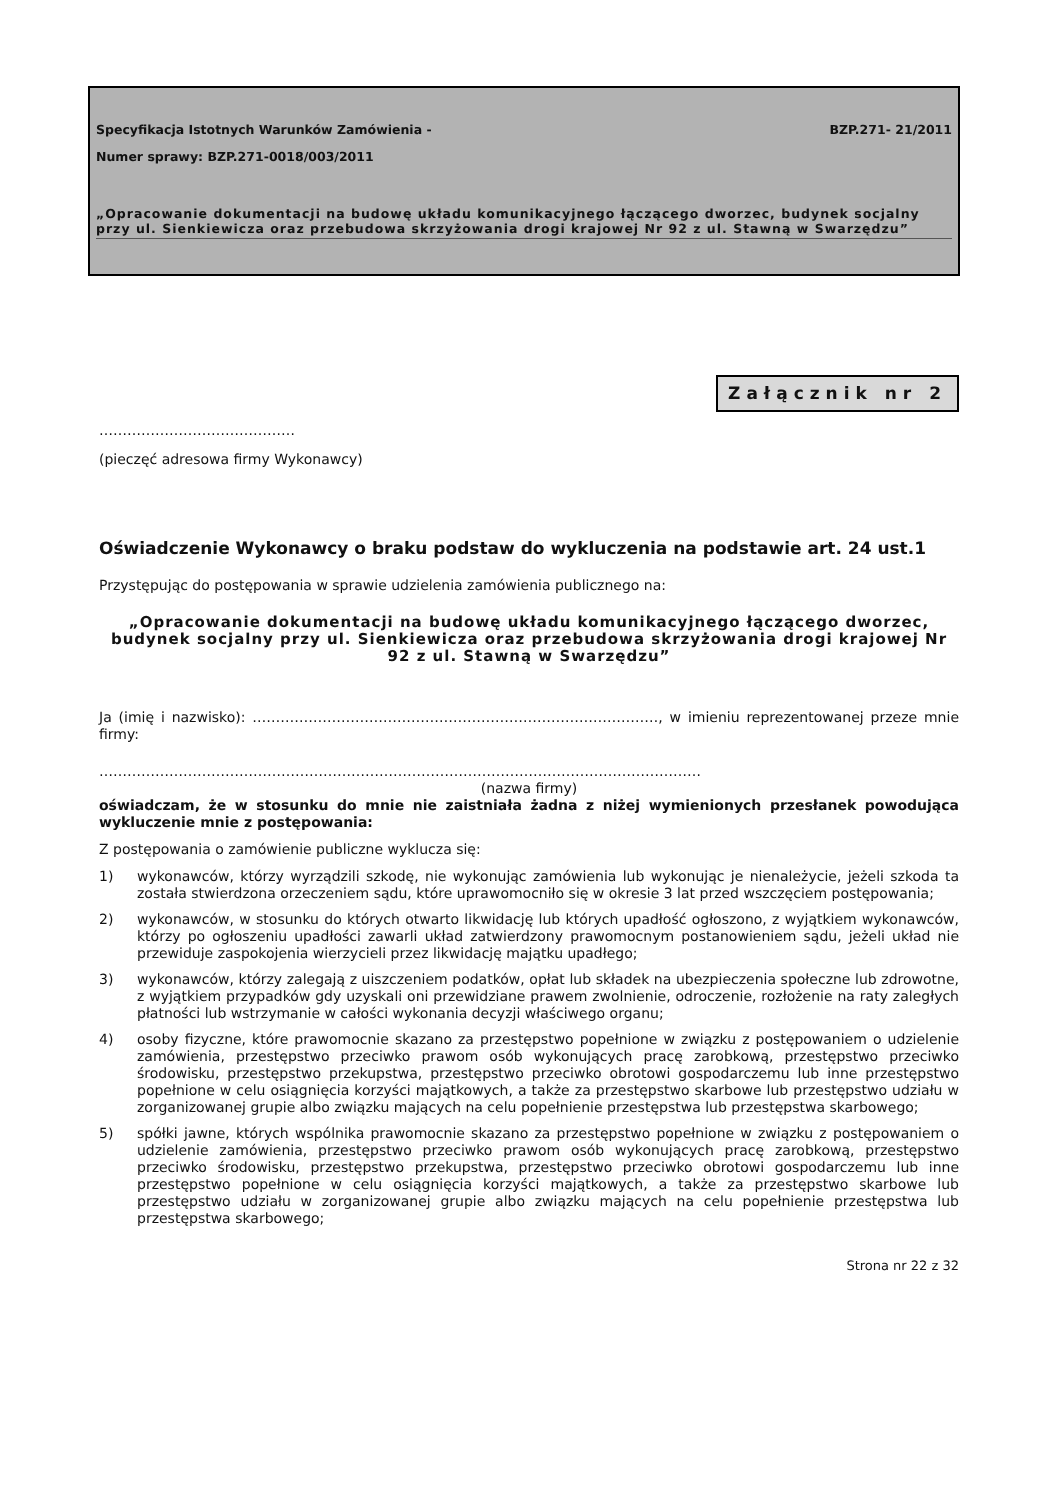Specyfikacja Istotnych Warunków Zamówienia -
BZP.271- 21/2011
Numer sprawy: BZP.271-0018/003/2011
„Opracowanie dokumentacji na budowę układu komunikacyjnego łączącego dworzec, budynek socjalny przy ul. Sienkiewicza oraz przebudowa skrzyżowania drogi krajowej Nr 92 z ul. Stawną w Swarzędzu”
Załącznik nr 2
……………………………………
(pieczęć adresowa firmy Wykonawcy)
Oświadczenie Wykonawcy o braku podstaw do wykluczenia na podstawie art. 24 ust.1
Przystępując do postępowania w sprawie udzielenia zamówienia publicznego na:
„Opracowanie dokumentacji na budowę układu komunikacyjnego łączącego dworzec, budynek socjalny przy ul. Sienkiewicza oraz przebudowa skrzyżowania drogi krajowej Nr 92 z ul. Stawną w Swarzędzu”
Ja (imię i nazwisko): ……………………………………………………………………………, w imieniu reprezentowanej przeze mnie firmy:
…………………………………………………………………………………………………………………
(nazwa firmy)
oświadczam, że w stosunku do mnie nie zaistniała żadna z niżej wymienionych przesłanek powodująca wykluczenie mnie z postępowania:
Z postępowania o zamówienie publiczne wyklucza się:
1) wykonawców, którzy wyrządzili szkodę, nie wykonując zamówienia lub wykonując je nienależycie, jeżeli szkoda ta została stwierdzona orzeczeniem sądu, które uprawomocniło się w okresie 3 lat przed wszczęciem postępowania;
2) wykonawców, w stosunku do których otwarto likwidację lub których upadłość ogłoszono, z wyjątkiem wykonawców, którzy po ogłoszeniu upadłości zawarli układ zatwierdzony prawomocnym postanowieniem sądu, jeżeli układ nie przewiduje zaspokojenia wierzycieli przez likwidację majątku upadłego;
3) wykonawców, którzy zalegają z uiszczeniem podatków, opłat lub składek na ubezpieczenia społeczne lub zdrowotne, z wyjątkiem przypadków gdy uzyskali oni przewidziane prawem zwolnienie, odroczenie, rozłożenie na raty zaległych płatności lub wstrzymanie w całości wykonania decyzji właściwego organu;
4) osoby fizyczne, które prawomocnie skazano za przestępstwo popełnione w związku z postępowaniem o udzielenie zamówienia, przestępstwo przeciwko prawom osób wykonujących pracę zarobkową, przestępstwo przeciwko środowisku, przestępstwo przekupstwa, przestępstwo przeciwko obrotowi gospodarczemu lub inne przestępstwo popełnione w celu osiągnięcia korzyści majątkowych, a także za przestępstwo skarbowe lub przestępstwo udziału w zorganizowanej grupie albo związku mających na celu popełnienie przestępstwa lub przestępstwa skarbowego;
5) spółki jawne, których wspólnika prawomocnie skazano za przestępstwo popełnione w związku z postępowaniem o udzielenie zamówienia, przestępstwo przeciwko prawom osób wykonujących pracę zarobkową, przestępstwo przeciwko środowisku, przestępstwo przekupstwa, przestępstwo przeciwko obrotowi gospodarczemu lub inne przestępstwo popełnione w celu osiągnięcia korzyści majątkowych, a także za przestępstwo skarbowe lub przestępstwo udziału w zorganizowanej grupie albo związku mających na celu popełnienie przestępstwa lub przestępstwa skarbowego;
Strona nr 22 z 32